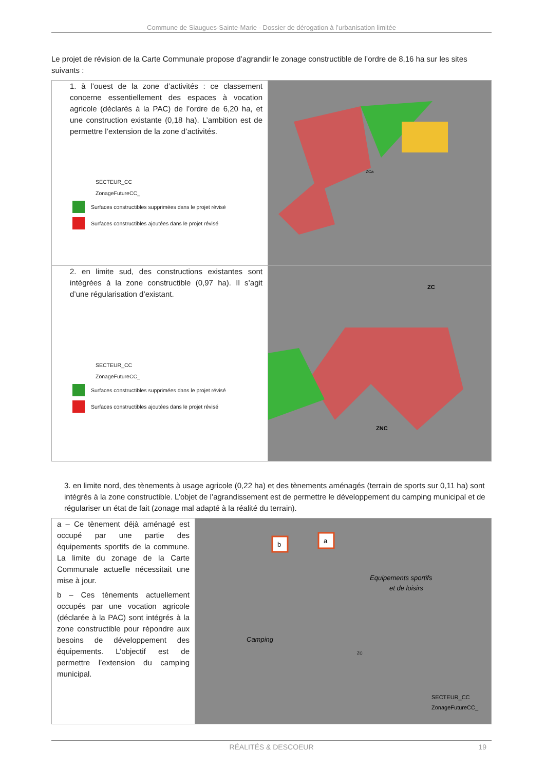Commune de Siaugues-Sainte-Marie - Dossier de dérogation à l’urbanisation limitée
Le projet de révision de la Carte Communale propose d’agrandir le zonage constructible de l’ordre de 8,16 ha sur les sites suivants :
| 1. à l’ouest de la zone d’activités : ce classement concerne essentiellement des espaces à vocation agricole (déclarés à la PAC) de l’ordre de 6,20 ha, et une construction existante (0,18 ha). L’ambition est de permettre l’extension de la zone d’activités. SECTEUR_CC ZonageFutureCC_ Surfaces constructibles supprimées dans le projet révisé Surfaces constructibles ajoutées dans le projet révisé | ZCa |
| 2. en limite sud, des constructions existantes sont intégrées à la zone constructible (0,97 ha). Il s’agit d’une régularisation d’existant. SECTEUR_CC ZonageFutureCC_ Surfaces constructibles supprimées dans le projet révisé Surfaces constructibles ajoutées dans le projet révisé | ZC ZNC |
3. en limite nord, des tènements à usage agricole (0,22 ha) et des tènements aménagés (terrain de sports sur 0,11 ha) sont intégrés à la zone constructible. L’objet de l’agrandissement est de permettre le développement du camping municipal et de régulariser un état de fait (zonage mal adapté à la réalité du terrain).
| a – Ce tènement déjà aménagé est occupé par une partie des équipements sportifs de la commune. La limite du zonage de la Carte Communale actuelle nécessitait une mise à jour. b – Ces tènements actuellement occupés par une vocation agricole (déclarée à la PAC) sont intégrés à la zone constructible pour répondre aux besoins de développement des équipements. L’objectif est de permettre l’extension du camping municipal. | b a Equipements sportifs et de loisirs Camping ZC SECTEUR_CC ZonageFutureCC_ |
RÉALITÉS & DESCOEUR 19